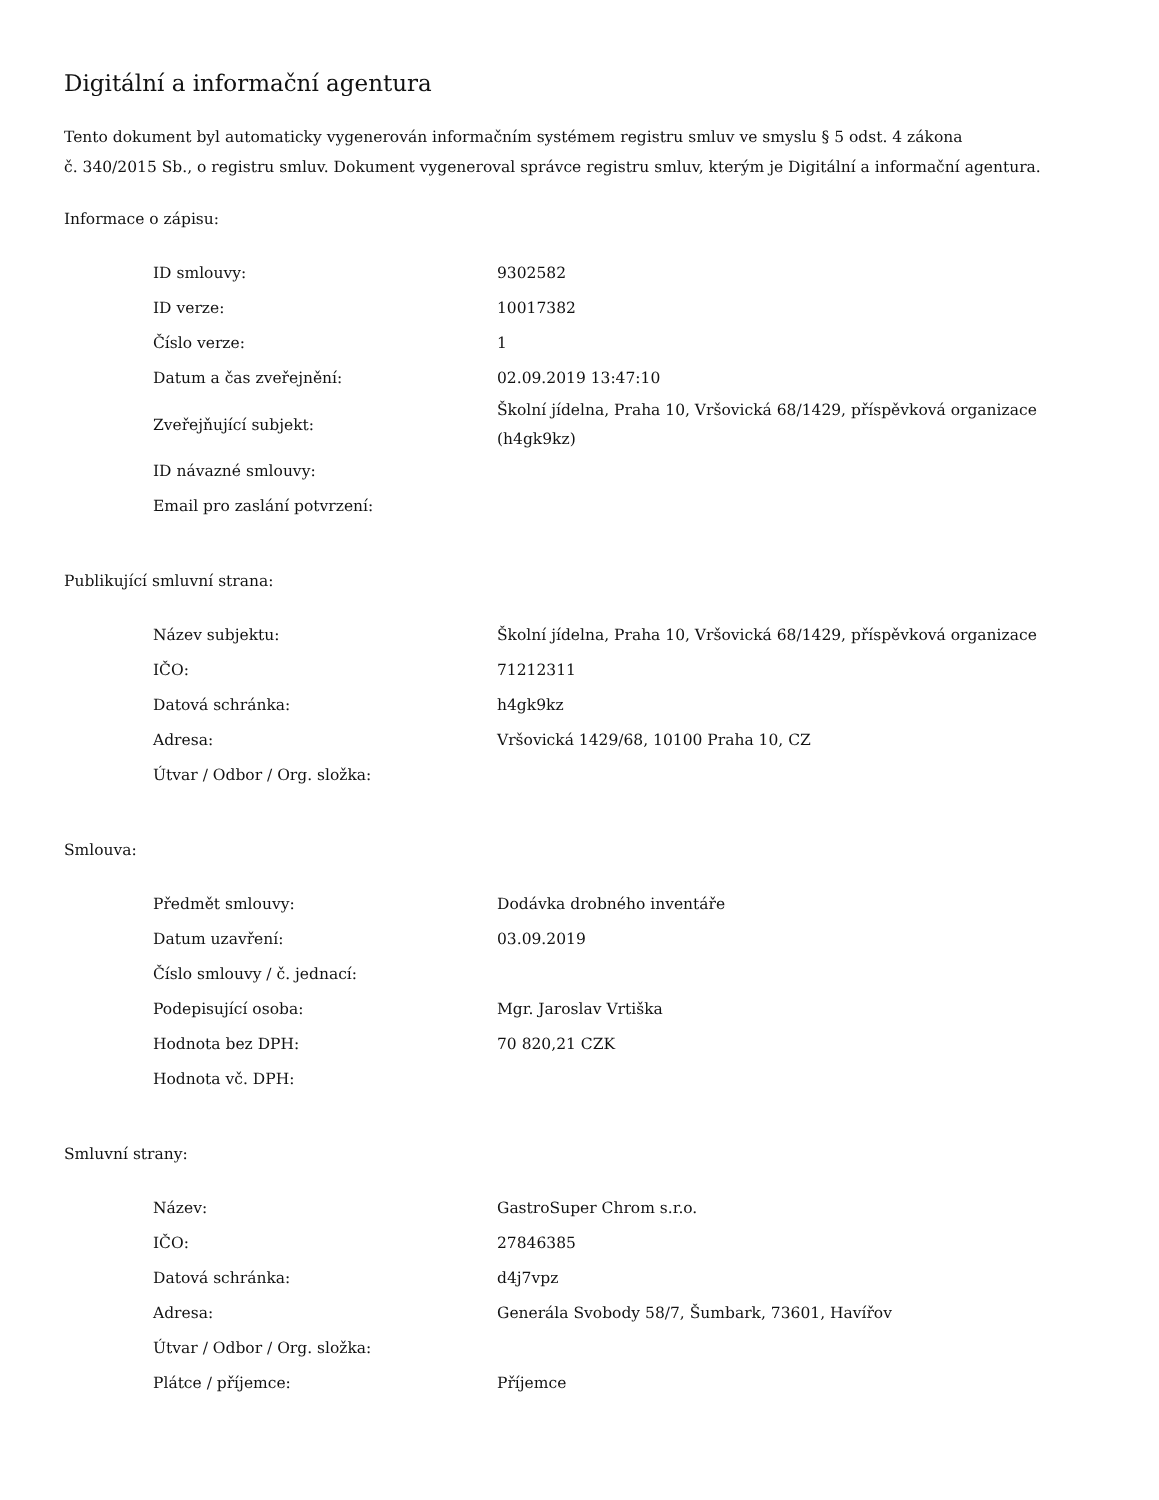Digitální a informační agentura
Tento dokument byl automaticky vygenerován informačním systémem registru smluv ve smyslu § 5 odst. 4 zákona
č. 340/2015 Sb., o registru smluv. Dokument vygeneroval správce registru smluv, kterým je Digitální a informační agentura.
Informace o zápisu:
| ID smlouvy: | 9302582 |
| ID verze: | 10017382 |
| Číslo verze: | 1 |
| Datum a čas zveřejnění: | 02.09.2019 13:47:10 |
| Zveřejňující subjekt: | Školní jídelna, Praha 10, Vršovická 68/1429, příspěvková organizace (h4gk9kz) |
| ID návazné smlouvy: | |
| Email pro zaslání potvrzení: | |
Publikující smluvní strana:
| Název subjektu: | Školní jídelna, Praha 10, Vršovická 68/1429, příspěvková organizace |
| IČO: | 71212311 |
| Datová schránka: | h4gk9kz |
| Adresa: | Vršovická 1429/68, 10100 Praha 10, CZ |
| Útvar / Odbor / Org. složka: | |
Smlouva:
| Předmět smlouvy: | Dodávka drobného inventáře |
| Datum uzavření: | 03.09.2019 |
| Číslo smlouvy / č. jednací: | |
| Podepisující osoba: | Mgr. Jaroslav Vrtiška |
| Hodnota bez DPH: | 70 820,21 CZK |
| Hodnota vč. DPH: | |
Smluvní strany:
| Název: | GastroSuper Chrom s.r.o. |
| IČO: | 27846385 |
| Datová schránka: | d4j7vpz |
| Adresa: | Generála Svobody 58/7, Šumbark, 73601, Havířov |
| Útvar / Odbor / Org. složka: | |
| Plátce / příjemce: | Příjemce |